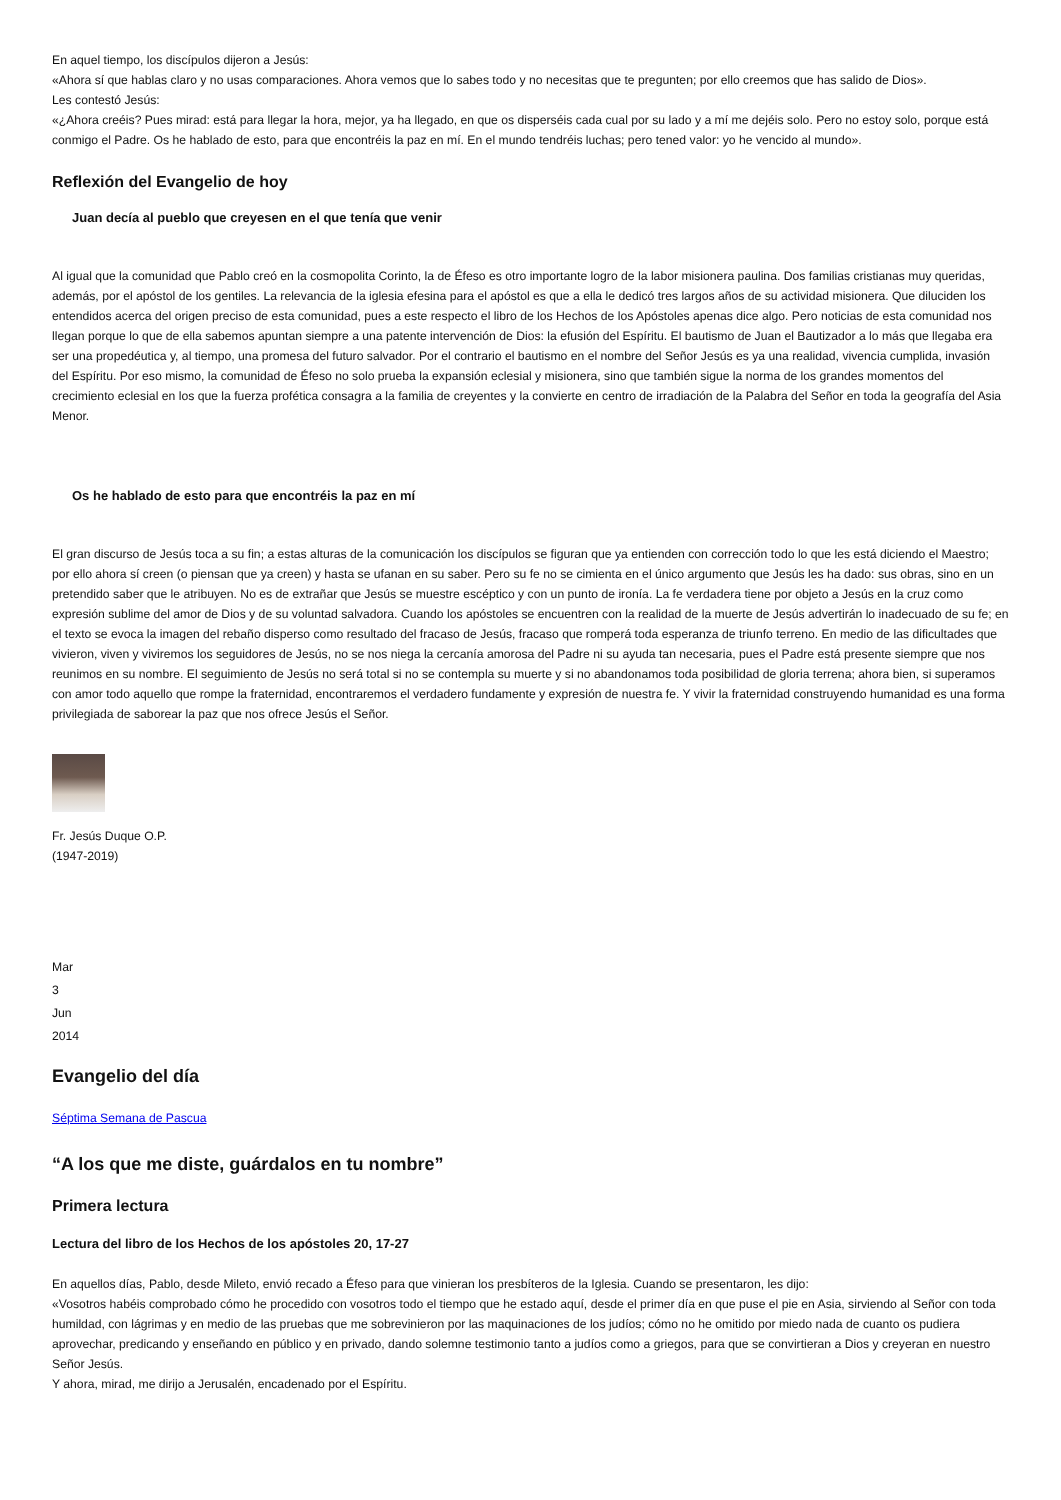En aquel tiempo, los discípulos dijeron a Jesús:
«Ahora sí que hablas claro y no usas comparaciones. Ahora vemos que lo sabes todo y no necesitas que te pregunten; por ello creemos que has salido de Dios».
Les contestó Jesús:
«¿Ahora creéis? Pues mirad: está para llegar la hora, mejor, ya ha llegado, en que os disperséis cada cual por su lado y a mí me dejéis solo. Pero no estoy solo, porque está conmigo el Padre. Os he hablado de esto, para que encontréis la paz en mí. En el mundo tendréis luchas; pero tened valor: yo he vencido al mundo».
Reflexión del Evangelio de hoy
Juan decía al pueblo que creyesen en el que tenía que venir
Al igual que la comunidad que Pablo creó en la cosmopolita Corinto, la de Éfeso es otro importante logro de la labor misionera paulina. Dos familias cristianas muy queridas, además, por el apóstol de los gentiles. La relevancia de la iglesia efesina para el apóstol es que a ella le dedicó tres largos años de su actividad misionera. Que diluciden los entendidos acerca del origen preciso de esta comunidad, pues a este respecto el libro de los Hechos de los Apóstoles apenas dice algo. Pero noticias de esta comunidad nos llegan porque lo que de ella sabemos apuntan siempre a una patente intervención de Dios: la efusión del Espíritu. El bautismo de Juan el Bautizador a lo más que llegaba era ser una propedéutica y, al tiempo, una promesa del futuro salvador. Por el contrario el bautismo en el nombre del Señor Jesús es ya una realidad, vivencia cumplida, invasión del Espíritu. Por eso mismo, la comunidad de Éfeso no solo prueba la expansión eclesial y misionera, sino que también sigue la norma de los grandes momentos del crecimiento eclesial en los que la fuerza profética consagra a la familia de creyentes y la convierte en centro de irradiación de la Palabra del Señor en toda la geografía del Asia Menor.
Os he hablado de esto para que encontréis la paz en mí
El gran discurso de Jesús toca a su fin; a estas alturas de la comunicación los discípulos se figuran que ya entienden con corrección todo lo que les está diciendo el Maestro; por ello ahora sí creen (o piensan que ya creen) y hasta se ufanan en su saber. Pero su fe no se cimienta en el único argumento que Jesús les ha dado: sus obras, sino en un pretendido saber que le atribuyen. No es de extrañar que Jesús se muestre escéptico y con un punto de ironía. La fe verdadera tiene por objeto a Jesús en la cruz como expresión sublime del amor de Dios y de su voluntad salvadora. Cuando los apóstoles se encuentren con la realidad de la muerte de Jesús advertirán lo inadecuado de su fe; en el texto se evoca la imagen del rebaño disperso como resultado del fracaso de Jesús, fracaso que romperá toda esperanza de triunfo terreno. En medio de las dificultades que vivieron, viven y viviremos los seguidores de Jesús, no se nos niega la cercanía amorosa del Padre ni su ayuda tan necesaria, pues el Padre está presente siempre que nos reunimos en su nombre. El seguimiento de Jesús no será total si no se contempla su muerte y si no abandonamos toda posibilidad de gloria terrena; ahora bien, si superamos con amor todo aquello que rompe la fraternidad, encontraremos el verdadero fundamente y expresión de nuestra fe. Y vivir la fraternidad construyendo humanidad es una forma privilegiada de saborear la paz que nos ofrece Jesús el Señor.
Fr. Jesús Duque O.P.
(1947-2019)
Mar
3
Jun
2014
Evangelio del día
Séptima Semana de Pascua
“A los que me diste, guárdalos en tu nombre”
Primera lectura
Lectura del libro de los Hechos de los apóstoles 20, 17-27
En aquellos días, Pablo, desde Mileto, envió recado a Éfeso para que vinieran los presbíteros de la Iglesia. Cuando se presentaron, les dijo:
«Vosotros habéis comprobado cómo he procedido con vosotros todo el tiempo que he estado aquí, desde el primer día en que puse el pie en Asia, sirviendo al Señor con toda humildad, con lágrimas y en medio de las pruebas que me sobrevinieron por las maquinaciones de los judíos; cómo no he omitido por miedo nada de cuanto os pudiera aprovechar, predicando y enseñando en público y en privado, dando solemne testimonio tanto a judíos como a griegos, para que se convirtieran a Dios y creyeran en nuestro Señor Jesús.
Y ahora, mirad, me dirijo a Jerusalén, encadenado por el Espíritu.